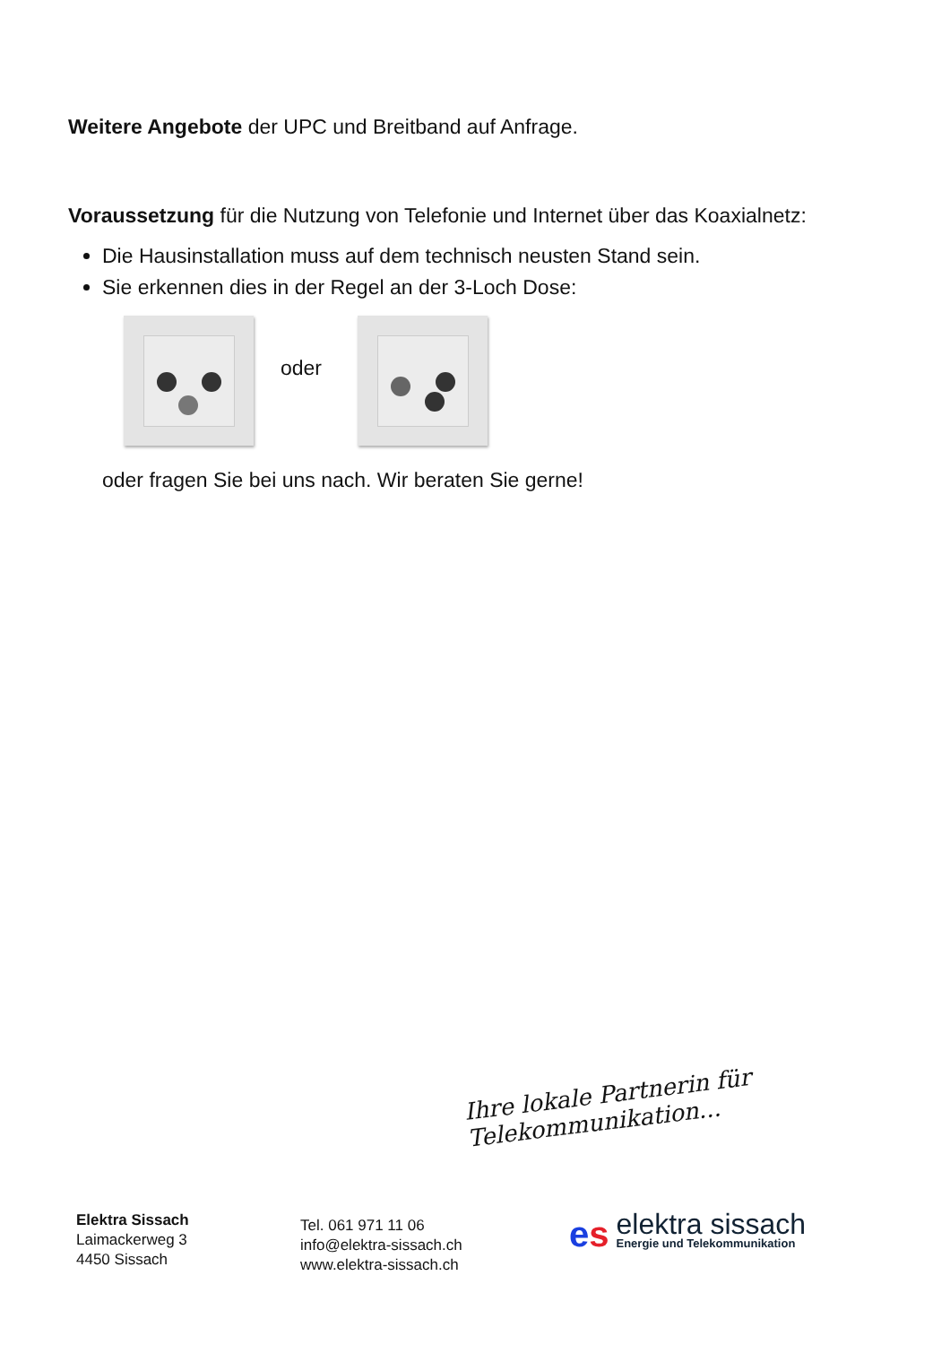Weitere Angebote der UPC und Breitband auf Anfrage.
Voraussetzung für die Nutzung von Telefonie und Internet über das Koaxialnetz:
Die Hausinstallation muss auf dem technisch neusten Stand sein.
Sie erkennen dies in der Regel an der 3-Loch Dose:
oder
oder fragen Sie bei uns nach. Wir beraten Sie gerne!
Ihre lokale Partnerin für Telekommunikation...
Elektra Sissach
Laimackerweg 3
4450 Sissach
Tel. 061 971 11 06
info@elektra-sissach.ch
www.elektra-sissach.ch
es
elektra sissach
Energie und Telekommunikation